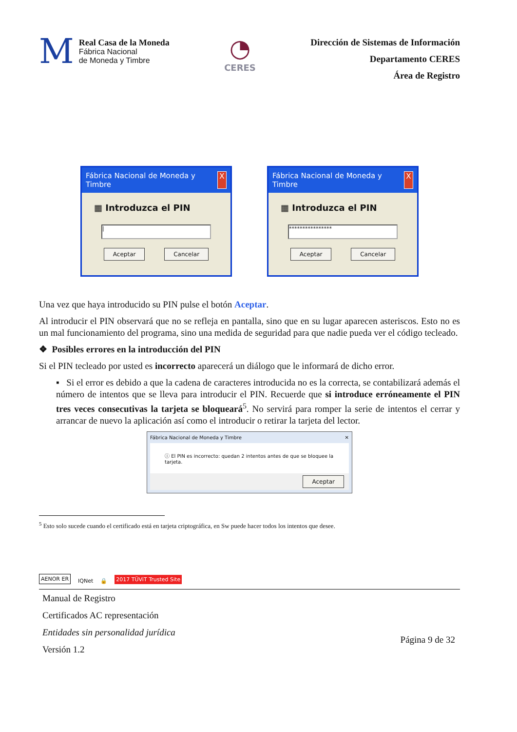M
Real Casa de la Moneda
Fábrica Nacional
de Moneda y Timbre
◔
CERES
Dirección de Sistemas de Información
Departamento CERES
Área de Registro
Fábrica Nacional de Moneda y Timbre X
▦ Introduzca el PIN
|
Aceptar Cancelar
Fábrica Nacional de Moneda y Timbre X
▦ Introduzca el PIN
****************
Aceptar Cancelar
Una vez que haya introducido su PIN pulse el botón Aceptar.
Al introducir el PIN observará que no se refleja en pantalla, sino que en su lugar aparecen asteriscos. Esto no es un mal funcionamiento del programa, sino una medida de seguridad para que nadie pueda ver el código tecleado.
❖ Posibles errores en la introducción del PIN
Si el PIN tecleado por usted es incorrecto aparecerá un diálogo que le informará de dicho error.
▪ Si el error es debido a que la cadena de caracteres introducida no es la correcta, se contabilizará además el número de intentos que se lleva para introducir el PIN. Recuerde que si introduce erróneamente el PIN tres veces consecutivas la tarjeta se bloqueará<sup>5</sup>. No servirá para romper la serie de intentos el cerrar y arrancar de nuevo la aplicación así como el introducir o retirar la tarjeta del lector.
Fábrica Nacional de Moneda y Timbre ✕
ⓘ El PIN es incorrecto: quedan 2 intentos antes de que se bloquee la tarjeta.
Aceptar
<sup>5</sup> Esto solo sucede cuando el certificado está en tarjeta criptográfica, en Sw puede hacer todos los intentos que desee.
AENOR ER IQNet 🔒 2017 TÜViT Trusted Site
Manual de Registro
Certificados AC representación
Entidades sin personalidad jurídica
Versión 1.2
Página 9 de 32